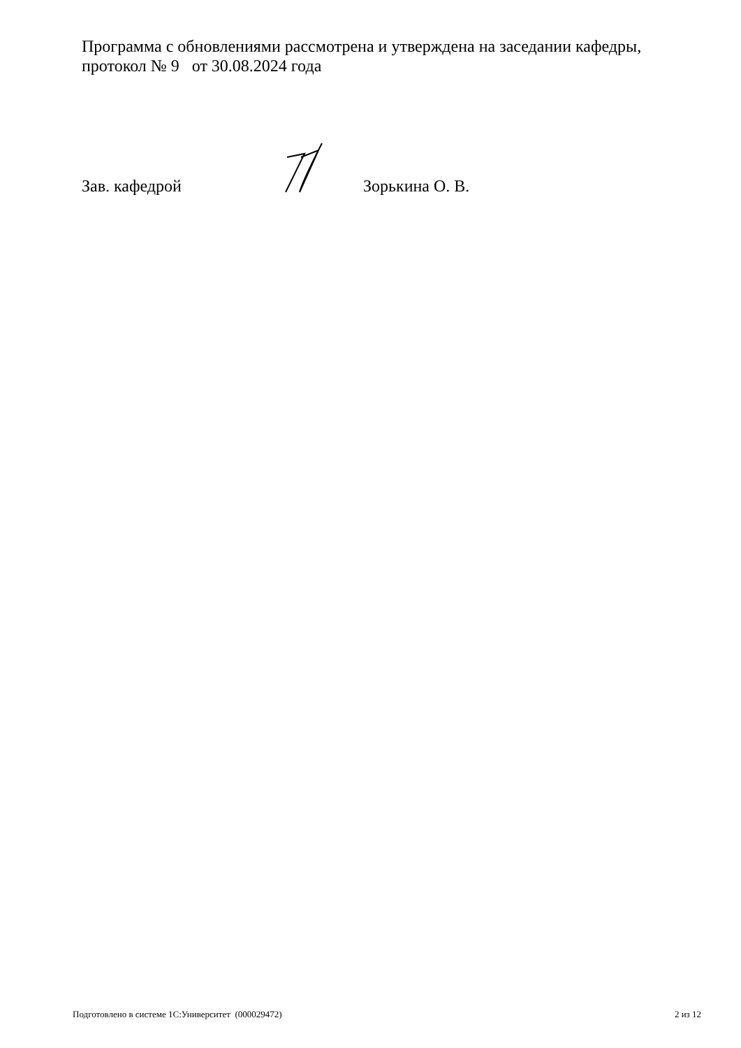Программа с обновлениями рассмотрена и утверждена на заседании кафедры, протокол № 9 от 30.08.2024 года
Зав. кафедрой Зорькина О. В.
Подготовлено в системе 1С:Университет (000029472) 2 из 12